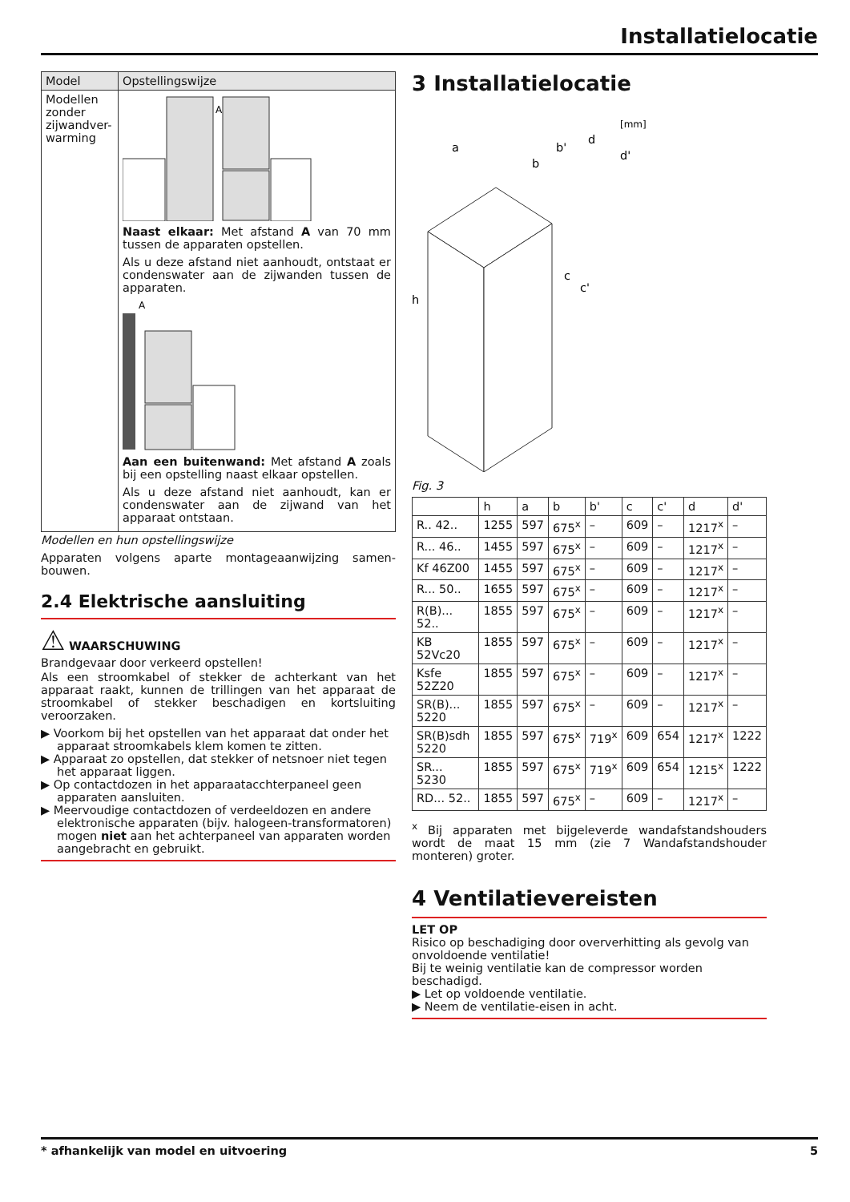Installatielocatie
| Model | Opstellingswijze |
| --- | --- |
| Modellen zonder zijwandver-warming | A Naast elkaar: Met afstand A van 70 mm tussen de apparaten opstellen. Als u deze afstand niet aanhoudt, ontstaat er condenswater aan de zijwanden tussen de apparaten. A Aan een buitenwand: Met afstand A zoals bij een opstelling naast elkaar opstellen. Als u deze afstand niet aanhoudt, kan er condenswater aan de zijwand van het apparaat ontstaan. |
Modellen en hun opstellingswijze
Apparaten volgens aparte montageaanwijzing samen-bouwen.
2.4 Elektrische aansluiting
⚠ WAARSCHUWING
Brandgevaar door verkeerd opstellen!
Als een stroomkabel of stekker de achterkant van het apparaat raakt, kunnen de trillingen van het apparaat de stroomkabel of stekker beschadigen en kortsluiting veroorzaken.
▶ Voorkom bij het opstellen van het apparaat dat onder het apparaat stroomkabels klem komen te zitten.
▶ Apparaat zo opstellen, dat stekker of netsnoer niet tegen het apparaat liggen.
▶ Op contactdozen in het apparaatacchterpaneel geen apparaten aansluiten.
▶ Meervoudige contactdozen of verdeeldozen en andere elektronische apparaten (bijv. halogeen-transformatoren) mogen niet aan het achterpaneel van apparaten worden aangebracht en gebruikt.
3 Installatielocatie
[mm]
h
a
b
b'
d
d'
c
c'
Fig. 3
| | h | a | b | b' | c | c' | d | d' |
| --- | --- | --- | --- | --- | --- | --- | --- | --- |
| R.. 42.. | 1255 | 597 | 675<sup>x</sup> | – | 609 | – | 1217<sup>x</sup> | – |
| R... 46.. | 1455 | 597 | 675<sup>x</sup> | – | 609 | – | 1217<sup>x</sup> | – |
| Kf 46Z00 | 1455 | 597 | 675<sup>x</sup> | – | 609 | – | 1217<sup>x</sup> | – |
| R... 50.. | 1655 | 597 | 675<sup>x</sup> | – | 609 | – | 1217<sup>x</sup> | – |
| R(B)... 52.. | 1855 | 597 | 675<sup>x</sup> | – | 609 | – | 1217<sup>x</sup> | – |
| KB 52Vc20 | 1855 | 597 | 675<sup>x</sup> | – | 609 | – | 1217<sup>x</sup> | – |
| Ksfe 52Z20 | 1855 | 597 | 675<sup>x</sup> | – | 609 | – | 1217<sup>x</sup> | – |
| SR(B)... 5220 | 1855 | 597 | 675<sup>x</sup> | – | 609 | – | 1217<sup>x</sup> | – |
| SR(B)sdh 5220 | 1855 | 597 | 675<sup>x</sup> | 719<sup>x</sup> | 609 | 654 | 1217<sup>x</sup> | 1222 |
| SR... 5230 | 1855 | 597 | 675<sup>x</sup> | 719<sup>x</sup> | 609 | 654 | 1215<sup>x</sup> | 1222 |
| RD... 52.. | 1855 | 597 | 675<sup>x</sup> | – | 609 | – | 1217<sup>x</sup> | – |
<sup>x</sup> Bij apparaten met bijgeleverde wandafstandshouders wordt de maat 15 mm (zie 7 Wandafstandshouder monteren) groter.
4 Ventilatievereisten
LET OP
Risico op beschadiging door oververhitting als gevolg van onvoldoende ventilatie!
Bij te weinig ventilatie kan de compressor worden beschadigd.
▶ Let op voldoende ventilatie.
▶ Neem de ventilatie-eisen in acht.
* afhankelijk van model en uitvoering 5